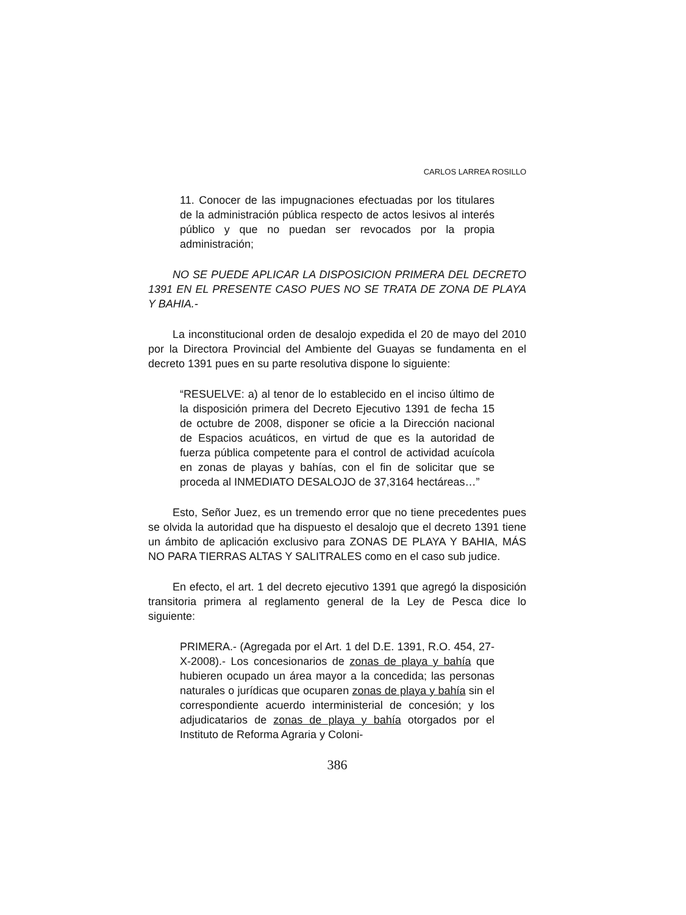CARLOS LARREA ROSILLO
11. Conocer de las impugnaciones efectuadas por los titulares de la administración pública respecto de actos lesivos al interés público y que no puedan ser revocados por la propia administración;
NO SE PUEDE APLICAR LA DISPOSICION PRIMERA DEL DECRETO 1391 EN EL PRESENTE CASO PUES NO SE TRATA DE ZONA DE PLAYA Y BAHIA.-
La inconstitucional orden de desalojo expedida el 20 de mayo del 2010 por la Directora Provincial del Ambiente del Guayas se fundamenta en el decreto 1391 pues en su parte resolutiva dispone lo siguiente:
“RESUELVE: a) al tenor de lo establecido en el inciso último de la disposición primera del Decreto Ejecutivo 1391 de fecha 15 de octubre de 2008, disponer se oficie a la Dirección nacional de Espacios acuáticos, en virtud de que es la autoridad de fuerza pública competente para el control de actividad acuícola en zonas de playas y bahías, con el fin de solicitar que se proceda al INMEDIATO DESALOJO de 37,3164 hectáreas…”
Esto, Señor Juez, es un tremendo error que no tiene precedentes pues se olvida la autoridad que ha dispuesto el desalojo que el decreto 1391 tiene un ámbito de aplicación exclusivo para ZONAS DE PLAYA Y BAHIA, MÁS NO PARA TIERRAS ALTAS Y SALITRALES como en el caso sub judice.
En efecto, el art. 1 del decreto ejecutivo 1391 que agregó la disposición transitoria primera al reglamento general de la Ley de Pesca dice lo siguiente:
PRIMERA.- (Agregada por el Art. 1 del D.E. 1391, R.O. 454, 27-X-2008).- Los concesionarios de zonas de playa y bahía que hubieren ocupado un área mayor a la concedida; las personas naturales o jurídicas que ocuparen zonas de playa y bahía sin el correspondiente acuerdo interministerial de concesión; y los adjudicatarios de zonas de playa y bahía otorgados por el Instituto de Reforma Agraria y Coloni-
386